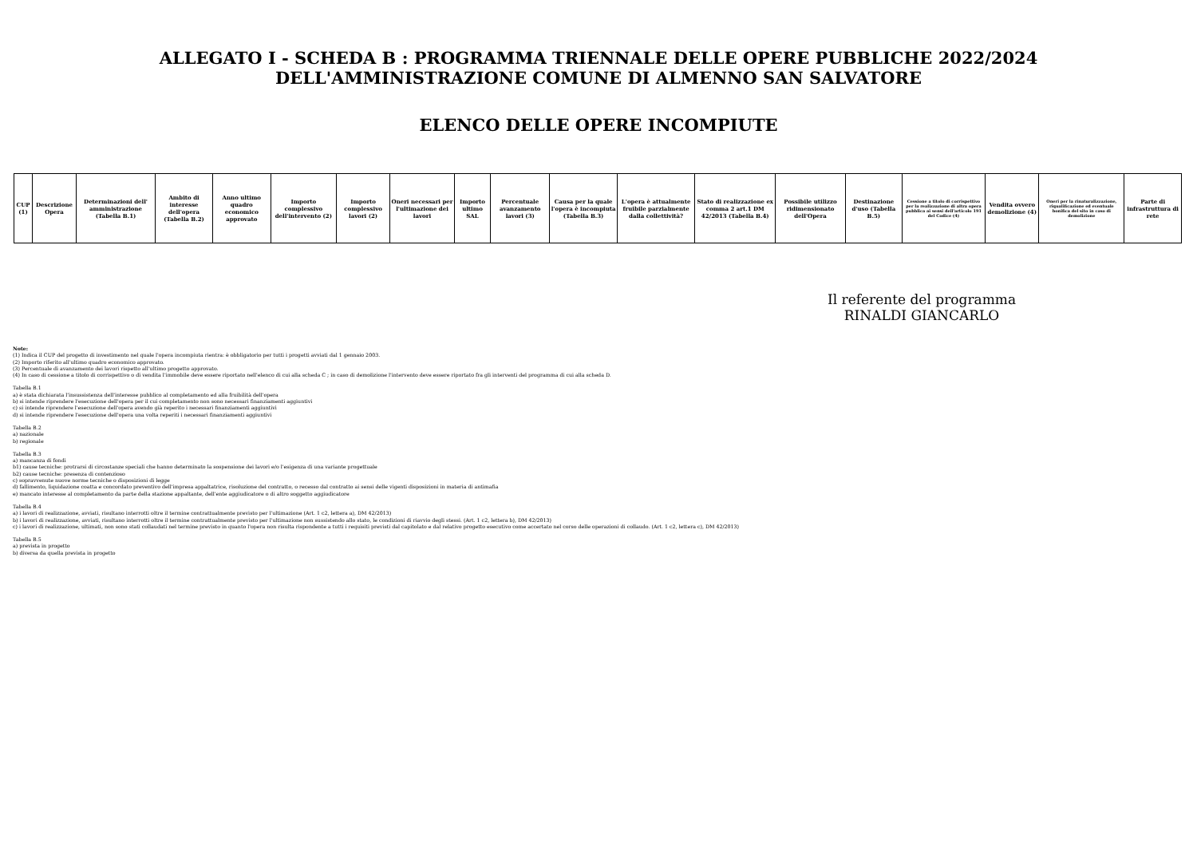ALLEGATO I - SCHEDA B : PROGRAMMA TRIENNALE DELLE OPERE PUBBLICHE 2022/2024
DELL'AMMINISTRAZIONE COMUNE DI ALMENNO SAN SALVATORE
ELENCO DELLE OPERE INCOMPIUTE
| CUP (1) | Descrizione Opera | Determinazioni dell' amministrazione (Tabella B.1) | Ambito di interesse dell'opera (Tabella B.2) | Anno ultimo quadro economico approvato | Importo complessivo dell'intervento (2) | Importo complessivo lavori (2) | Oneri necessari per l'ultimazione dei lavori | Importo ultimo SAL | Percentuale avanzamento lavori (3) | Causa per la quale l'opera è incompiuta (Tabella B.3) | L'opera è attualmente fruibile parzialmente dalla collettività? | Stato di realizzazione ex comma 2 art.1 DM 42/2013 (Tabella B.4) | Possibile utilizzo ridimensionato dell'Opera | Destinazione d'uso (Tabella B.5) | Cessione a titolo di corrispettivo per la realizzazione di altra opera pubblica ai sensi dell'articolo 191 del Codice (4) | Vendita ovvero demolizione (4) | Oneri per la rinaturalizzazione, riqualificazione ed eventuale bonifica del sito in caso di demolizione | Parte di infrastruttura di rete |
| --- | --- | --- | --- | --- | --- | --- | --- | --- | --- | --- | --- | --- | --- | --- | --- | --- | --- | --- |
Il referente del programma
RINALDI GIANCARLO
Note:
(1) Indica il CUP del progetto di investimento nel quale l'opera incompiuta rientra: è obbligatorio per tutti i progetti avviati dal 1 gennaio 2003.
(2) Importo riferito all'ultimo quadro economico approvato.
(3) Percentuale di avanzamento dei lavori rispetto all'ultimo progetto approvato.
(4) In caso di cessione a titolo di corrispettivo o di vendita l'immobile deve essere riportato nell'elenco di cui alla scheda C ; in caso di demolizione l'intervento deve essere riportato fra gli interventi del programma di cui alla scheda D.
Tabella B.1
a) è stata dichiarata l'insussistenza dell'interesse pubblico al completamento ed alla fruibilità dell'opera
b) si intende riprendere l'esecuzione dell'opera per il cui completamento non sono necessari finanziamenti aggiuntivi
c) si intende riprendere l'esecuzione dell'opera avendo già reperito i necessari finanziamenti aggiuntivi
d) si intende riprendere l'esecuzione dell'opera una volta reperiti i necessari finanziamenti aggiuntivi
Tabella B.2
a) nazionale
b) regionale
Tabella B.3
a) mancanza di fondi
b1) cause tecniche: protrarsi di circostanze speciali che hanno determinato la sospensione dei lavori e/o l'esigenza di una variante progettuale
b2) cause tecniche: presenza di contenzioso
c) sopravvenute nuove norme tecniche o disposizioni di legge
d) fallimento, liquidazione coatta e concordato preventivo dell'impresa appaltatrice, risoluzione del contratto, o recesso dal contratto ai sensi delle vigenti disposizioni in materia di antimafia
e) mancato interesse al completamento da parte della stazione appaltante, dell'ente aggiudicatore o di altro soggetto aggiudicatore
Tabella B.4
a) i lavori di realizzazione, avviati, risultano interrotti oltre il termine contrattualmente previsto per l'ultimazione (Art. 1 c2, lettera a), DM 42/2013)
b) i lavori di realizzazione, avviati, risultano interrotti oltre il termine contrattualmente previsto per l'ultimazione non sussistendo allo stato, le condizioni di riavvio degli stessi. (Art. 1 c2, lettera b), DM 42/2013)
c) i lavori di realizzazione, ultimati, non sono stati collaudati nel termine previsto in quanto l'opera non risulta rispondente a tutti i requisiti previsti dal capitolato e dal relativo progetto esecutivo come accertato nel corso delle operazioni di collaudo. (Art. 1 c2, lettera c), DM 42/2013)
Tabella B.5
a) prevista in progetto
b) diversa da quella prevista in progetto